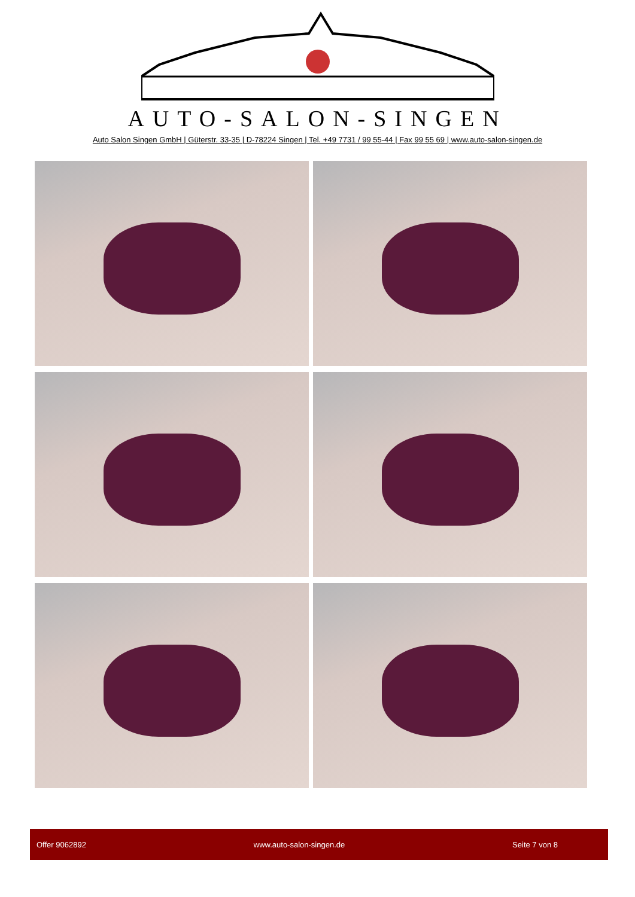AUTO-SALON-SINGEN
Auto Salon Singen GmbH | Güterstr. 33-35 | D-78224 Singen | Tel. +49 7731 / 99 55-44 | Fax 99 55 69 | www.auto-salon-singen.de
Offer 9062892 www.auto-salon-singen.de Seite 7 von 8